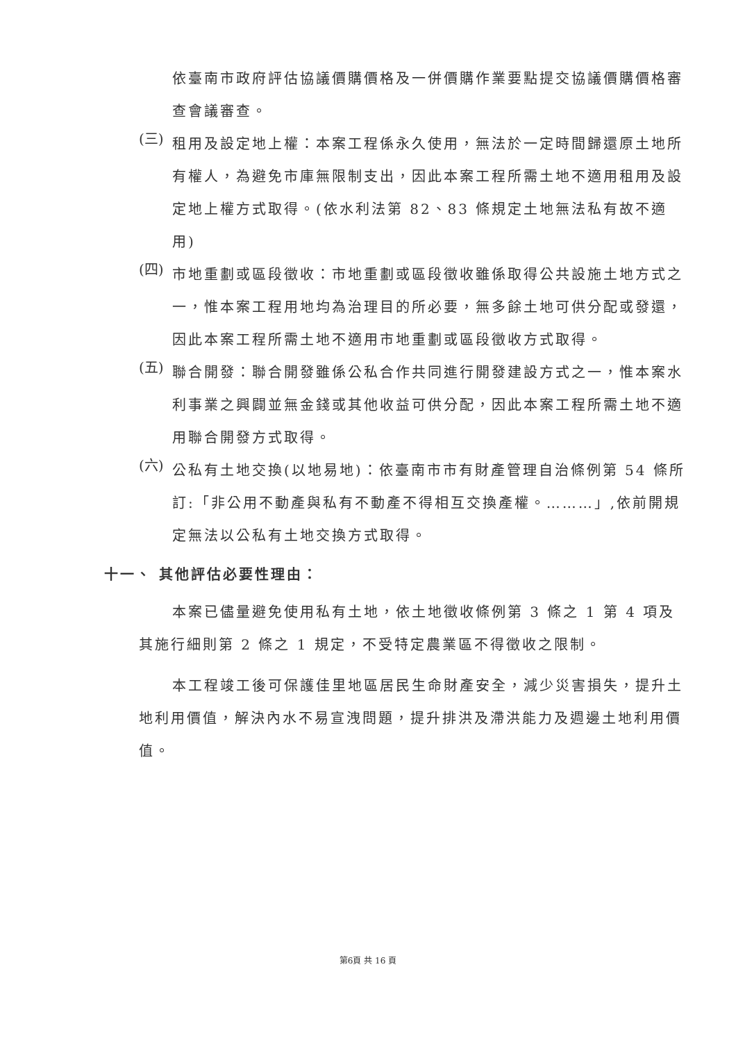依臺南市政府評估協議價購價格及一併價購作業要點提交協議價購價格審查會議審查。
(三)
租用及設定地上權：本案工程係永久使用，無法於一定時間歸還原土地所有權人，為避免市庫無限制支出，因此本案工程所需土地不適用租用及設定地上權方式取得。(依水利法第 82、83 條規定土地無法私有故不適用)
(四)
市地重劃或區段徵收：市地重劃或區段徵收雖係取得公共設施土地方式之一，惟本案工程用地均為治理目的所必要，無多餘土地可供分配或發還，因此本案工程所需土地不適用市地重劃或區段徵收方式取得。
(五)
聯合開發：聯合開發雖係公私合作共同進行開發建設方式之一，惟本案水利事業之興闢並無金錢或其他收益可供分配，因此本案工程所需土地不適用聯合開發方式取得。
(六)
公私有土地交換(以地易地)：依臺南市市有財產管理自治條例第 54 條所訂:「非公用不動產與私有不動產不得相互交換產權。………」,依前開規定無法以公私有土地交換方式取得。
十一、 其他評估必要性理由：
本案已儘量避免使用私有土地，依土地徵收條例第 3 條之 1 第 4 項及其施行細則第 2 條之 1 規定，不受特定農業區不得徵收之限制。
本工程竣工後可保護佳里地區居民生命財產安全，減少災害損失，提升土地利用價值，解決內水不易宣洩問題，提升排洪及滯洪能力及週邊土地利用價值。
第6頁 共 16 頁